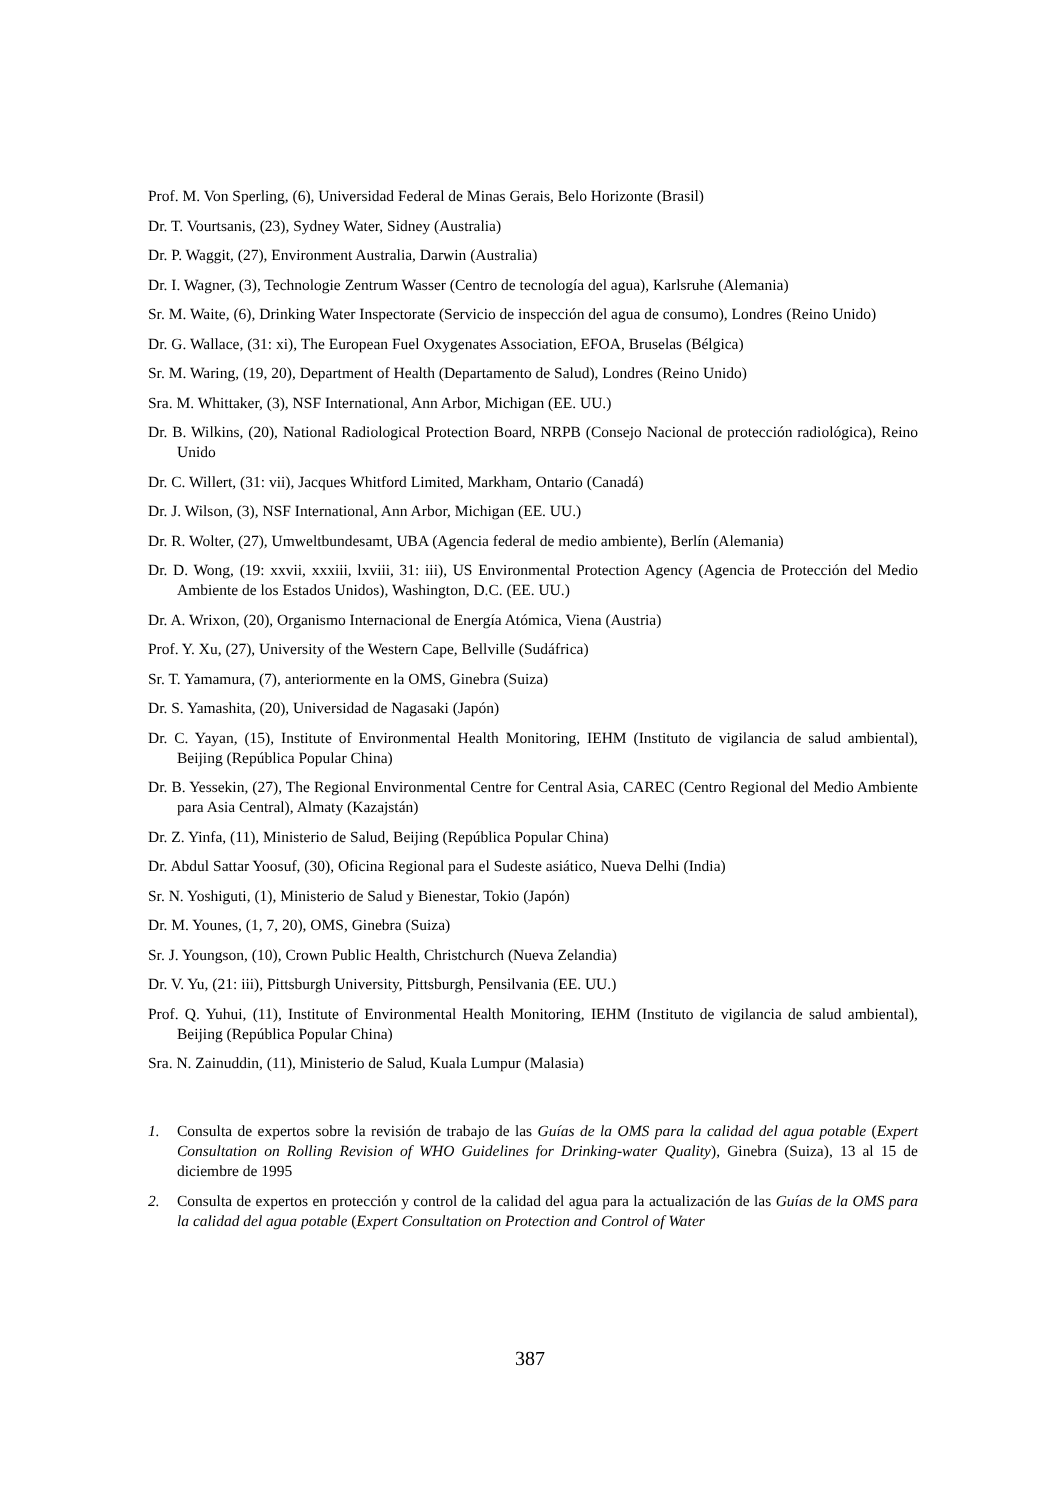Prof. M. Von Sperling, (6), Universidad Federal de Minas Gerais, Belo Horizonte (Brasil)
Dr. T. Vourtsanis, (23), Sydney Water, Sidney (Australia)
Dr. P. Waggit, (27), Environment Australia, Darwin (Australia)
Dr. I. Wagner, (3), Technologie Zentrum Wasser (Centro de tecnología del agua), Karlsruhe (Alemania)
Sr. M. Waite, (6), Drinking Water Inspectorate (Servicio de inspección del agua de consumo), Londres (Reino Unido)
Dr. G. Wallace, (31: xi), The European Fuel Oxygenates Association, EFOA, Bruselas (Bélgica)
Sr. M. Waring, (19, 20), Department of Health (Departamento de Salud), Londres (Reino Unido)
Sra. M. Whittaker, (3), NSF International, Ann Arbor, Michigan (EE. UU.)
Dr. B. Wilkins, (20), National Radiological Protection Board, NRPB (Consejo Nacional de protección radiológica), Reino Unido
Dr. C. Willert, (31: vii), Jacques Whitford Limited, Markham, Ontario (Canadá)
Dr. J. Wilson, (3), NSF International, Ann Arbor, Michigan (EE. UU.)
Dr. R. Wolter, (27), Umweltbundesamt, UBA (Agencia federal de medio ambiente), Berlín (Alemania)
Dr. D. Wong, (19: xxvii, xxxiii, lxviii, 31: iii), US Environmental Protection Agency (Agencia de Protección del Medio Ambiente de los Estados Unidos), Washington, D.C. (EE. UU.)
Dr. A. Wrixon, (20), Organismo Internacional de Energía Atómica, Viena (Austria)
Prof. Y. Xu, (27), University of the Western Cape, Bellville (Sudáfrica)
Sr. T. Yamamura, (7), anteriormente en la OMS, Ginebra (Suiza)
Dr. S. Yamashita, (20), Universidad de Nagasaki (Japón)
Dr. C. Yayan, (15), Institute of Environmental Health Monitoring, IEHM (Instituto de vigilancia de salud ambiental), Beijing (República Popular China)
Dr. B. Yessekin, (27), The Regional Environmental Centre for Central Asia, CAREC (Centro Regional del Medio Ambiente para Asia Central), Almaty (Kazajstán)
Dr. Z. Yinfa, (11), Ministerio de Salud, Beijing (República Popular China)
Dr. Abdul Sattar Yoosuf, (30), Oficina Regional para el Sudeste asiático, Nueva Delhi (India)
Sr. N. Yoshiguti, (1), Ministerio de Salud y Bienestar, Tokio (Japón)
Dr. M. Younes, (1, 7, 20), OMS, Ginebra (Suiza)
Sr. J. Youngson, (10), Crown Public Health, Christchurch (Nueva Zelandia)
Dr. V. Yu, (21: iii), Pittsburgh University, Pittsburgh, Pensilvania (EE. UU.)
Prof. Q. Yuhui, (11), Institute of Environmental Health Monitoring, IEHM (Instituto de vigilancia de salud ambiental), Beijing (República Popular China)
Sra. N. Zainuddin, (11), Ministerio de Salud, Kuala Lumpur (Malasia)
1. Consulta de expertos sobre la revisión de trabajo de las Guías de la OMS para la calidad del agua potable (Expert Consultation on Rolling Revision of WHO Guidelines for Drinking-water Quality), Ginebra (Suiza), 13 al 15 de diciembre de 1995
2. Consulta de expertos en protección y control de la calidad del agua para la actualización de las Guías de la OMS para la calidad del agua potable (Expert Consultation on Protection and Control of Water
387